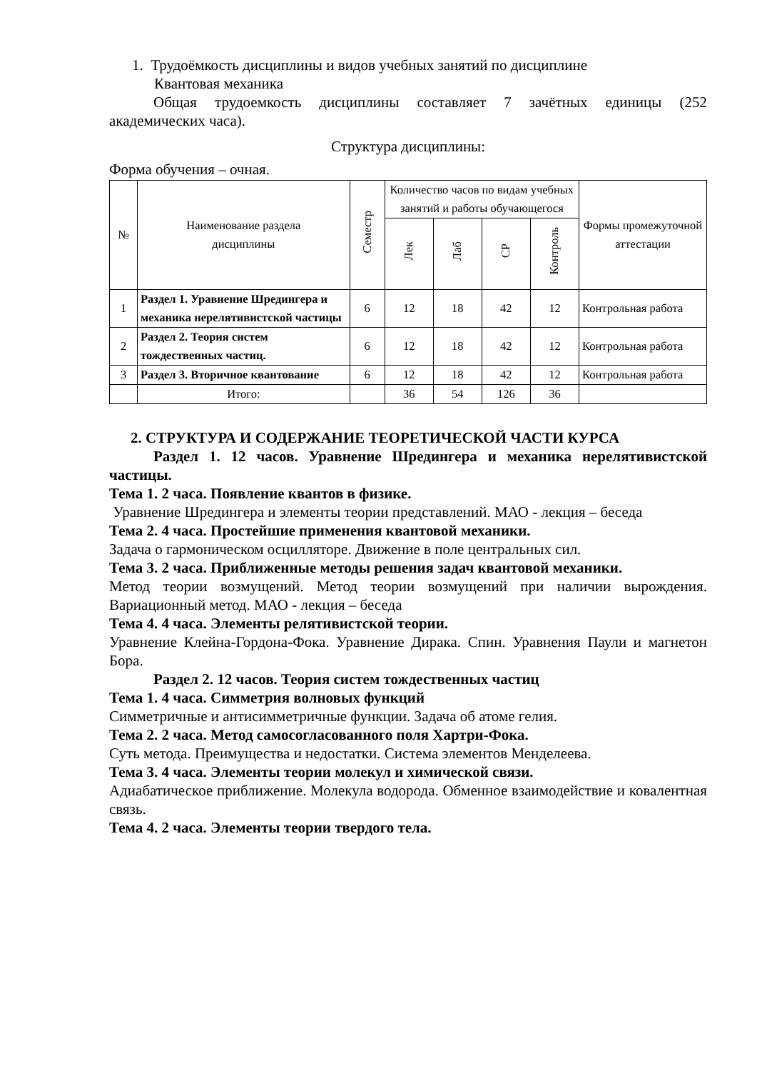1. Трудоёмкость дисциплины и видов учебных занятий по дисциплине
Квантовая механика
Общая трудоемкость дисциплины составляет 7 зачётных единицы (252 академических часа).
Структура дисциплины:
Форма обучения – очная.
| № | Наименование раздела дисциплины | Семестр | Количество часов по видам учебных занятий и работы обучающегося | | | | Формы промежуточной аттестации |
| --- | --- | --- | --- | --- | --- | --- | --- |
| | | | Лек | Лаб | СР | Контроль | |
| 1 | Раздел 1. Уравнение Шредингера и механика нерелятивистской частицы | 6 | 12 | 18 | 42 | 12 | Контрольная работа |
| 2 | Раздел 2. Теория систем тождественных частиц. | 6 | 12 | 18 | 42 | 12 | Контрольная работа |
| 3 | Раздел 3. Вторичное квантование | 6 | 12 | 18 | 42 | 12 | Контрольная работа |
| | Итого: | | 36 | 54 | 126 | 36 | |
2. СТРУКТУРА И СОДЕРЖАНИЕ ТЕОРЕТИЧЕСКОЙ ЧАСТИ КУРСА
Раздел 1. 12 часов. Уравнение Шредингера и механика нерелятивистской частицы.
Тема 1. 2 часа. Появление квантов в физике.
Уравнение Шредингера и элементы теории представлений. МАО - лекция – беседа
Тема 2. 4 часа. Простейшие применения квантовой механики.
Задача о гармоническом осцилляторе. Движение в поле центральных сил.
Тема 3. 2 часа. Приближенные методы решения задач квантовой механики.
Метод теории возмущений. Метод теории возмущений при наличии вырождения. Вариационный метод. МАО - лекция – беседа
Тема 4. 4 часа. Элементы релятивистской теории.
Уравнение Клейна-Гордона-Фока. Уравнение Дирака. Спин. Уравнения Паули и магнетон Бора.
Раздел 2. 12 часов. Теория систем тождественных частиц
Тема 1. 4 часа. Симметрия волновых функций
Симметричные и антисимметричные функции. Задача об атоме гелия.
Тема 2. 2 часа. Метод самосогласованного поля Хартри-Фока.
Суть метода. Преимущества и недостатки. Система элементов Менделеева.
Тема 3. 4 часа. Элементы теории молекул и химической связи.
Адиабатическое приближение. Молекула водорода. Обменное взаимодействие и ковалентная связь.
Тема 4. 2 часа. Элементы теории твердого тела.